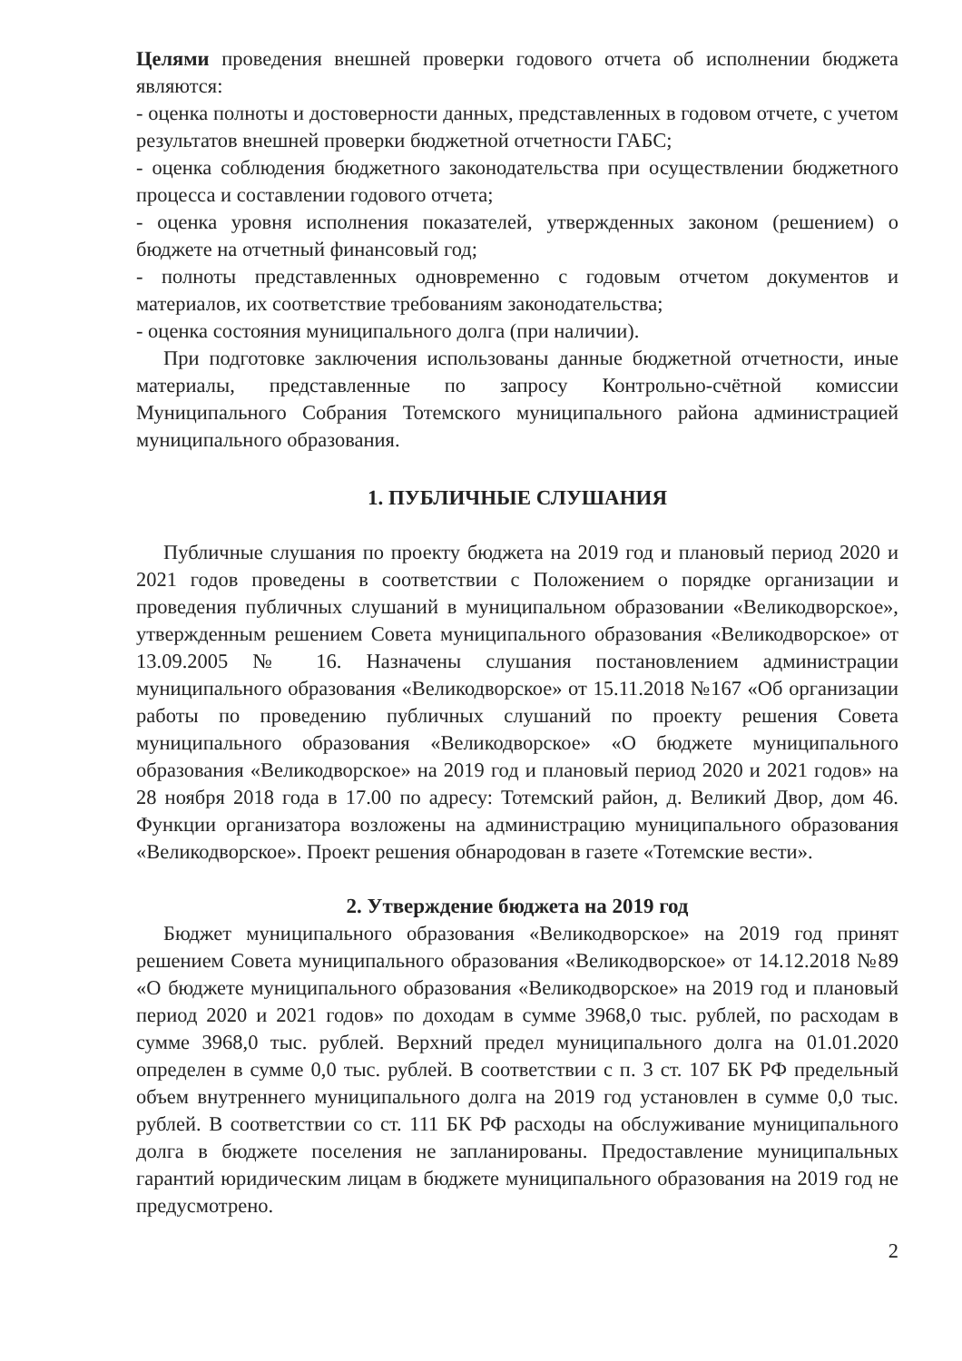Целями проведения внешней проверки годового отчета об исполнении бюджета являются:
- оценка полноты и достоверности данных, представленных в годовом отчете, с учетом результатов внешней проверки бюджетной отчетности ГАБС;
- оценка соблюдения бюджетного законодательства при осуществлении бюджетного процесса и составлении годового отчета;
- оценка уровня исполнения показателей, утвержденных законом (решением) о бюджете на отчетный финансовый год;
- полноты представленных одновременно с годовым отчетом документов и материалов, их соответствие требованиям законодательства;
- оценка состояния муниципального долга (при наличии).
При подготовке заключения использованы данные бюджетной отчетности, иные материалы, представленные по запросу Контрольно-счётной комиссии Муниципального Собрания Тотемского муниципального района администрацией муниципального образования.
1. ПУБЛИЧНЫЕ СЛУШАНИЯ
Публичные слушания по проекту бюджета на 2019 год и плановый период 2020 и 2021 годов проведены в соответствии с Положением о порядке организации и проведения публичных слушаний в муниципальном образовании «Великодворское», утвержденным решением Совета муниципального образования «Великодворское» от 13.09.2005 № 16. Назначены слушания постановлением администрации муниципального образования «Великодворское» от 15.11.2018 №167 «Об организации работы по проведению публичных слушаний по проекту решения Совета муниципального образования «Великодворское» «О бюджете муниципального образования «Великодворское» на 2019 год и плановый период 2020 и 2021 годов» на 28 ноября 2018 года в 17.00 по адресу: Тотемский район, д. Великий Двор, дом 46. Функции организатора возложены на администрацию муниципального образования «Великодворское». Проект решения обнародован в газете «Тотемские вести».
2. Утверждение бюджета на 2019 год
Бюджет муниципального образования «Великодворское» на 2019 год принят решением Совета муниципального образования «Великодворское» от 14.12.2018 №89 «О бюджете муниципального образования «Великодворское» на 2019 год и плановый период 2020 и 2021 годов» по доходам в сумме 3968,0 тыс. рублей, по расходам в сумме 3968,0 тыс. рублей. Верхний предел муниципального долга на 01.01.2020 определен в сумме 0,0 тыс. рублей. В соответствии с п. 3 ст. 107 БК РФ предельный объем внутреннего муниципального долга на 2019 год установлен в сумме 0,0 тыс. рублей. В соответствии со ст. 111 БК РФ расходы на обслуживание муниципального долга в бюджете поселения не запланированы. Предоставление муниципальных гарантий юридическим лицам в бюджете муниципального образования на 2019 год не предусмотрено.
2